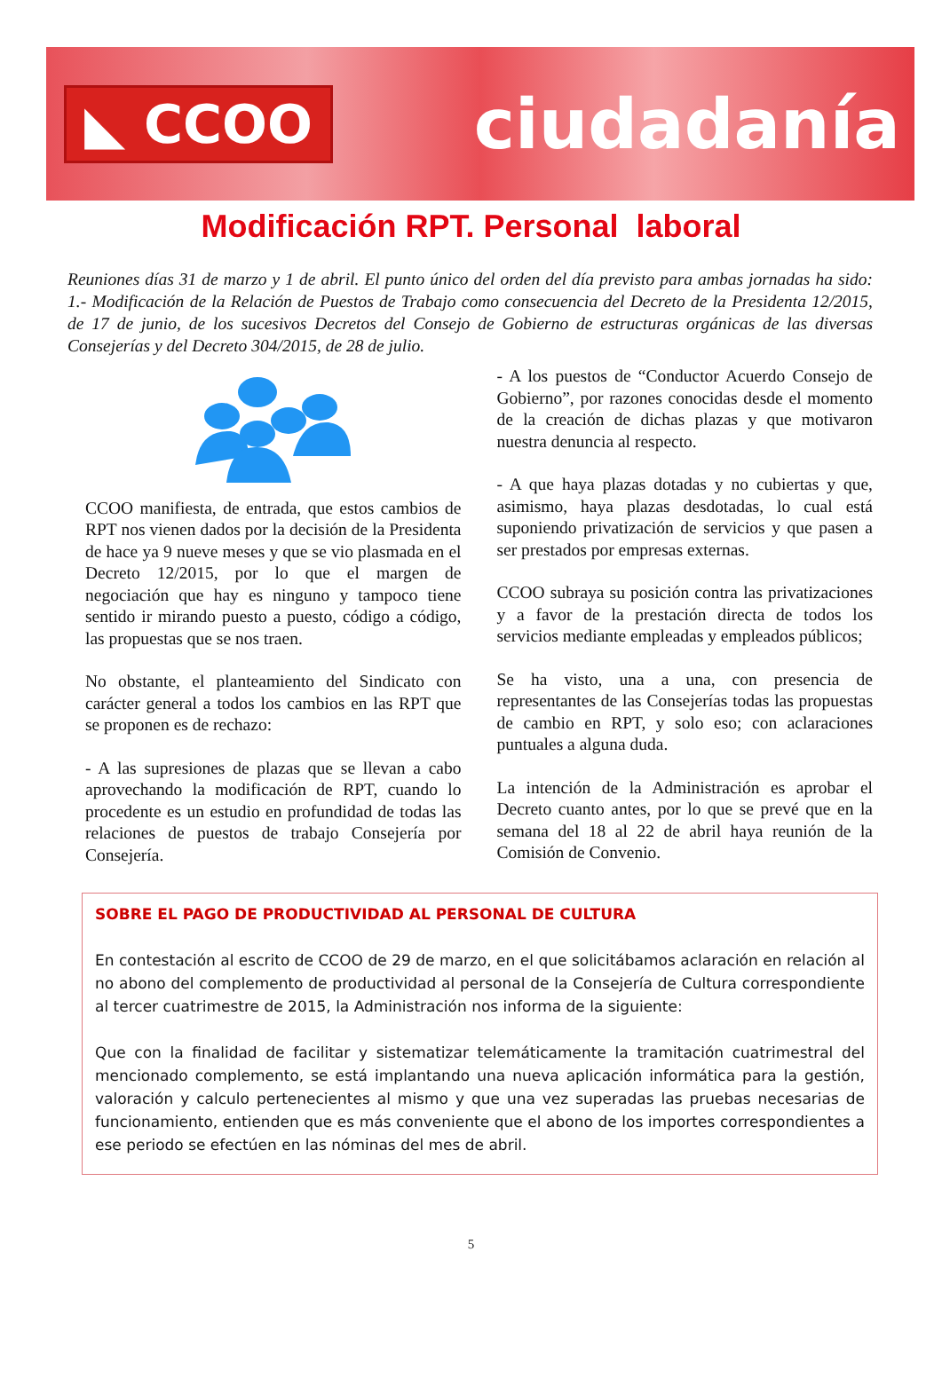◣ CCOO
ciudadanía
Modificación RPT. Personal laboral
Reuniones días 31 de marzo y 1 de abril. El punto único del orden del día previsto para ambas jornadas ha sido: 1.- Modificación de la Relación de Puestos de Trabajo como consecuencia del Decreto de la Presidenta 12/2015, de 17 de junio, de los sucesivos Decretos del Consejo de Gobierno de estructuras orgánicas de las diversas Consejerías y del Decreto 304/2015, de 28 de julio.
CCOO manifiesta, de entrada, que estos cambios de RPT nos vienen dados por la decisión de la Presidenta de hace ya 9 nueve meses y que se vio plasmada en el Decreto 12/2015, por lo que el margen de negociación que hay es ninguno y tampoco tiene sentido ir mirando puesto a puesto, código a código, las propuestas que se nos traen.
No obstante, el planteamiento del Sindicato con carácter general a todos los cambios en las RPT que se proponen es de rechazo:
- A las supresiones de plazas que se llevan a cabo aprovechando la modificación de RPT, cuando lo procedente es un estudio en profundidad de todas las relaciones de puestos de trabajo Consejería por Consejería.
- A los puestos de “Conductor Acuerdo Consejo de Gobierno”, por razones conocidas desde el momento de la creación de dichas plazas y que motivaron nuestra denuncia al respecto.
- A que haya plazas dotadas y no cubiertas y que, asimismo, haya plazas desdotadas, lo cual está suponiendo privatización de servicios y que pasen a ser prestados por empresas externas.
CCOO subraya su posición contra las privatizaciones y a favor de la prestación directa de todos los servicios mediante empleadas y empleados públicos;
Se ha visto, una a una, con presencia de representantes de las Consejerías todas las propuestas de cambio en RPT, y solo eso; con aclaraciones puntuales a alguna duda.
La intención de la Administración es aprobar el Decreto cuanto antes, por lo que se prevé que en la semana del 18 al 22 de abril haya reunión de la Comisión de Convenio.
SOBRE EL PAGO DE PRODUCTIVIDAD AL PERSONAL DE CULTURA
En contestación al escrito de CCOO de 29 de marzo, en el que solicitábamos aclaración en relación al no abono del complemento de productividad al personal de la Consejería de Cultura correspondiente al tercer cuatrimestre de 2015, la Administración nos informa de la siguiente:
Que con la finalidad de facilitar y sistematizar telemáticamente la tramitación cuatrimestral del mencionado complemento, se está implantando una nueva aplicación informática para la gestión, valoración y calculo pertenecientes al mismo y que una vez superadas las pruebas necesarias de funcionamiento, entienden que es más conveniente que el abono de los importes correspondientes a ese periodo se efectúen en las nóminas del mes de abril.
5